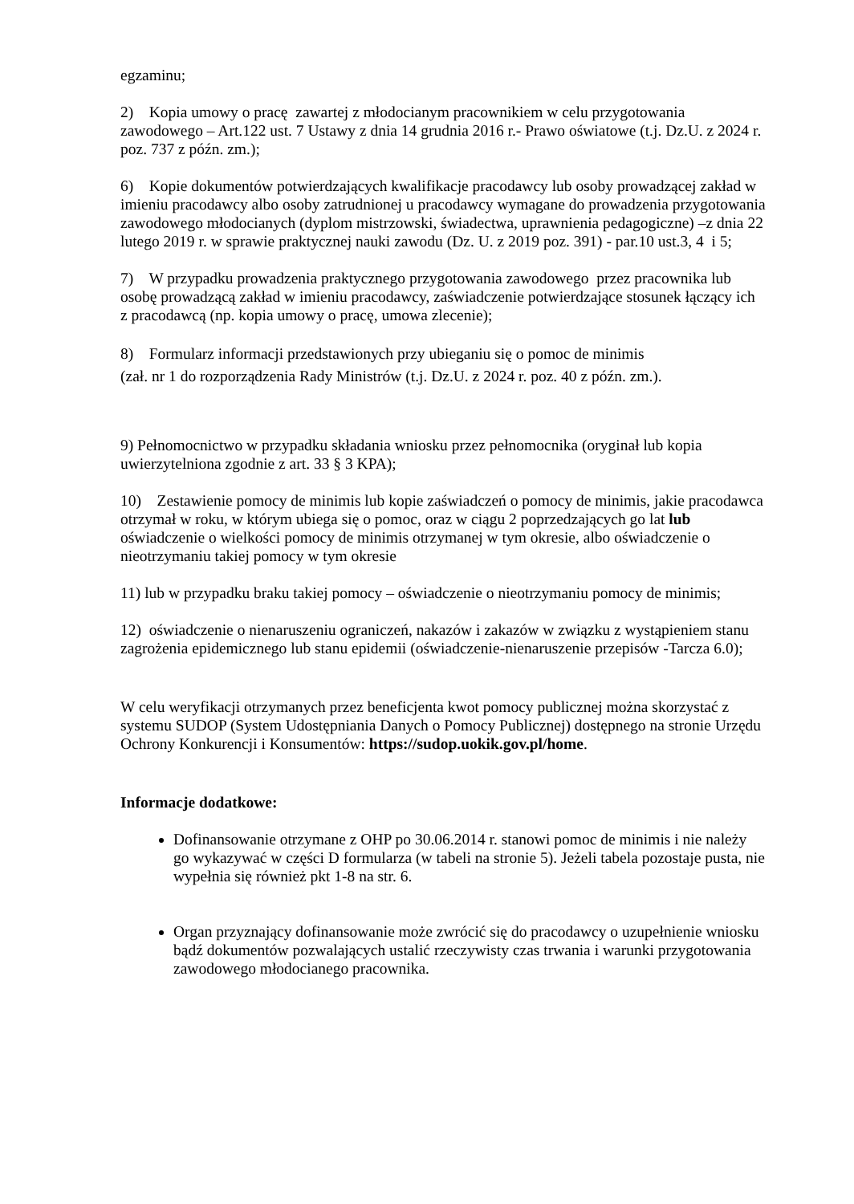egzaminu;
2) Kopia umowy o pracę zawartej z młodocianym pracownikiem w celu przygotowania zawodowego – Art.122 ust. 7 Ustawy z dnia 14 grudnia 2016 r.- Prawo oświatowe (t.j. Dz.U. z 2024 r. poz. 737 z późn. zm.);
6) Kopie dokumentów potwierdzających kwalifikacje pracodawcy lub osoby prowadzącej zakład w imieniu pracodawcy albo osoby zatrudnionej u pracodawcy wymagane do prowadzenia przygotowania zawodowego młodocianych (dyplom mistrzowski, świadectwa, uprawnienia pedagogiczne) –z dnia 22 lutego 2019 r. w sprawie praktycznej nauki zawodu (Dz. U. z 2019 poz. 391) - par.10 ust.3, 4 i 5;
7) W przypadku prowadzenia praktycznego przygotowania zawodowego przez pracownika lub osobę prowadzącą zakład w imieniu pracodawcy, zaświadczenie potwierdzające stosunek łączący ich z pracodawcą (np. kopia umowy o pracę, umowa zlecenie);
8) Formularz informacji przedstawionych przy ubieganiu się o pomoc de minimis
(zał. nr 1 do rozporządzenia Rady Ministrów (t.j. Dz.U. z 2024 r. poz. 40 z późn. zm.).
9) Pełnomocnictwo w przypadku składania wniosku przez pełnomocnika (oryginał lub kopia uwierzytelniona zgodnie z art. 33 § 3 KPA);
10) Zestawienie pomocy de minimis lub kopie zaświadczeń o pomocy de minimis, jakie pracodawca otrzymał w roku, w którym ubiega się o pomoc, oraz w ciągu 2 poprzedzających go lat lub oświadczenie o wielkości pomocy de minimis otrzymanej w tym okresie, albo oświadczenie o nieotrzymaniu takiej pomocy w tym okresie
11) lub w przypadku braku takiej pomocy – oświadczenie o nieotrzymaniu pomocy de minimis;
12) oświadczenie o nienaruszeniu ograniczeń, nakazów i zakazów w związku z wystąpieniem stanu zagrożenia epidemicznego lub stanu epidemii (oświadczenie-nienaruszenie przepisów -Tarcza 6.0);
W celu weryfikacji otrzymanych przez beneficjenta kwot pomocy publicznej można skorzystać z systemu SUDOP (System Udostępniania Danych o Pomocy Publicznej) dostępnego na stronie Urzędu Ochrony Konkurencji i Konsumentów: https://sudop.uokik.gov.pl/home.
Informacje dodatkowe:
Dofinansowanie otrzymane z OHP po 30.06.2014 r. stanowi pomoc de minimis i nie należy go wykazywać w części D formularza (w tabeli na stronie 5). Jeżeli tabela pozostaje pusta, nie wypełnia się również pkt 1-8 na str. 6.
Organ przyznający dofinansowanie może zwrócić się do pracodawcy o uzupełnienie wniosku bądź dokumentów pozwalających ustalić rzeczywisty czas trwania i warunki przygotowania zawodowego młodocianego pracownika.